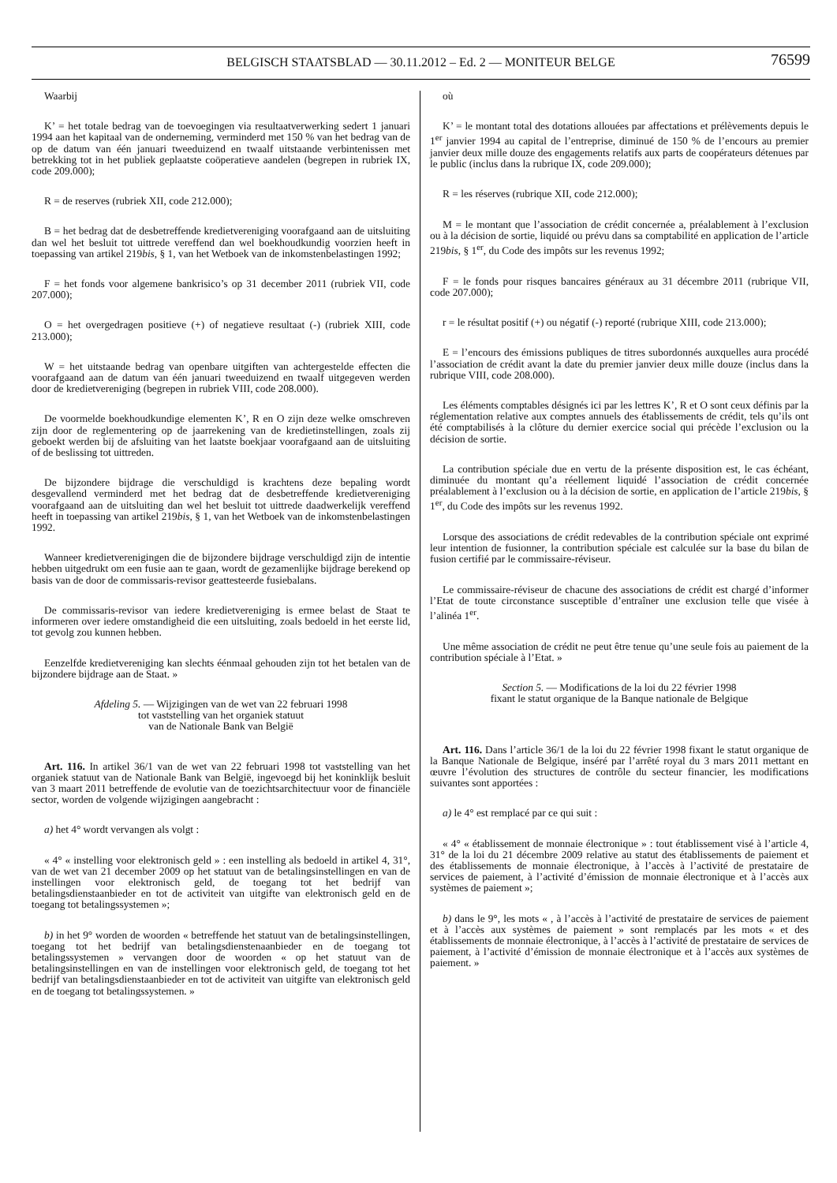BELGISCH STAATSBLAD — 30.11.2012 – Ed. 2 — MONITEUR BELGE
76599
Waarbij
K’ = het totale bedrag van de toevoegingen via resultaatverwerking sedert 1 januari 1994 aan het kapitaal van de onderneming, verminderd met 150 % van het bedrag van de op de datum van één januari tweeduizend en twaalf uitstaande verbintenissen met betrekking tot in het publiek geplaatste coöperatieve aandelen (begrepen in rubriek IX, code 209.000);
R = de reserves (rubriek XII, code 212.000);
B = het bedrag dat de desbetreffende kredietvereniging voorafgaand aan de uitsluiting dan wel het besluit tot uittrede vereffend dan wel boekhoudkundig voorzien heeft in toepassing van artikel 219bis, § 1, van het Wetboek van de inkomstenbelastingen 1992;
F = het fonds voor algemene bankrisico’s op 31 december 2011 (rubriek VII, code 207.000);
O = het overgedragen positieve (+) of negatieve resultaat (-) (rubriek XIII, code 213.000);
W = het uitstaande bedrag van openbare uitgiften van achtergestelde effecten die voorafgaand aan de datum van één januari tweeduizend en twaalf uitgegeven werden door de kredietvereniging (begrepen in rubriek VIII, code 208.000).
De voormelde boekhoudkundige elementen K’, R en O zijn deze welke omschreven zijn door de reglementering op de jaarrekening van de kredietinstellingen, zoals zij geboekt werden bij de afsluiting van het laatste boekjaar voorafgaand aan de uitsluiting of de beslissing tot uittreden.
De bijzondere bijdrage die verschuldigd is krachtens deze bepaling wordt desgevallend verminderd met het bedrag dat de desbetreffende kredietvereniging voorafgaand aan de uitsluiting dan wel het besluit tot uittrede daadwerkelijk vereffend heeft in toepassing van artikel 219bis, § 1, van het Wetboek van de inkomstenbelastingen 1992.
Wanneer kredietverenigingen die de bijzondere bijdrage verschuldigd zijn de intentie hebben uitgedrukt om een fusie aan te gaan, wordt de gezamenlijke bijdrage berekend op basis van de door de commissaris-revisor geattesteerde fusiebalans.
De commissaris-revisor van iedere kredietvereniging is ermee belast de Staat te informeren over iedere omstandigheid die een uitsluiting, zoals bedoeld in het eerste lid, tot gevolg zou kunnen hebben.
Eenzelfde kredietvereniging kan slechts éénmaal gehouden zijn tot het betalen van de bijzondere bijdrage aan de Staat. »
Afdeling 5. — Wijzigingen van de wet van 22 februari 1998
tot vaststelling van het organiek statuut
van de Nationale Bank van België
Art. 116. In artikel 36/1 van de wet van 22 februari 1998 tot vaststelling van het organiek statuut van de Nationale Bank van België, ingevoegd bij het koninklijk besluit van 3 maart 2011 betreffende de evolutie van de toezichtsarchitectuur voor de financiële sector, worden de volgende wijzigingen aangebracht :
a) het 4° wordt vervangen als volgt :
« 4° « instelling voor elektronisch geld » : een instelling als bedoeld in artikel 4, 31°, van de wet van 21 december 2009 op het statuut van de betalingsinstellingen en van de instellingen voor elektronisch geld, de toegang tot het bedrijf van betalingsdienstaanbieder en tot de activiteit van uitgifte van elektronisch geld en de toegang tot betalingssystemen »;
b) in het 9° worden de woorden « betreffende het statuut van de betalingsinstellingen, toegang tot het bedrijf van betalingsdienstenaanbieder en de toegang tot betalingssystemen » vervangen door de woorden « op het statuut van de betalingsinstellingen en van de instellingen voor elektronisch geld, de toegang tot het bedrijf van betalingsdienstaanbieder en tot de activiteit van uitgifte van elektronisch geld en de toegang tot betalingssystemen. »
où
K’ = le montant total des dotations allouées par affectations et prélèvements depuis le 1<sup>er</sup> janvier 1994 au capital de l’entreprise, diminué de 150 % de l’encours au premier janvier deux mille douze des engagements relatifs aux parts de coopérateurs détenues par le public (inclus dans la rubrique IX, code 209.000);
R = les réserves (rubrique XII, code 212.000);
M = le montant que l’association de crédit concernée a, préalablement à l’exclusion ou à la décision de sortie, liquidé ou prévu dans sa comptabilité en application de l’article 219bis, § 1<sup>er</sup>, du Code des impôts sur les revenus 1992;
F = le fonds pour risques bancaires généraux au 31 décembre 2011 (rubrique VII, code 207.000);
r = le résultat positif (+) ou négatif (-) reporté (rubrique XIII, code 213.000);
E = l’encours des émissions publiques de titres subordonnés auxquelles aura procédé l’association de crédit avant la date du premier janvier deux mille douze (inclus dans la rubrique VIII, code 208.000).
Les éléments comptables désignés ici par les lettres K’, R et O sont ceux définis par la réglementation relative aux comptes annuels des établissements de crédit, tels qu’ils ont été comptabilisés à la clôture du dernier exercice social qui précède l’exclusion ou la décision de sortie.
La contribution spéciale due en vertu de la présente disposition est, le cas échéant, diminuée du montant qu’a réellement liquidé l’association de crédit concernée préalablement à l’exclusion ou à la décision de sortie, en application de l’article 219bis, § 1<sup>er</sup>, du Code des impôts sur les revenus 1992.
Lorsque des associations de crédit redevables de la contribution spéciale ont exprimé leur intention de fusionner, la contribution spéciale est calculée sur la base du bilan de fusion certifié par le commissaire-réviseur.
Le commissaire-réviseur de chacune des associations de crédit est chargé d’informer l’Etat de toute circonstance susceptible d’entraîner une exclusion telle que visée à l’alinéa 1<sup>er</sup>.
Une même association de crédit ne peut être tenue qu’une seule fois au paiement de la contribution spéciale à l’Etat. »
Section 5. — Modifications de la loi du 22 février 1998
fixant le statut organique de la Banque nationale de Belgique
Art. 116. Dans l’article 36/1 de la loi du 22 février 1998 fixant le statut organique de la Banque Nationale de Belgique, inséré par l’arrêté royal du 3 mars 2011 mettant en œuvre l’évolution des structures de contrôle du secteur financier, les modifications suivantes sont apportées :
a) le 4° est remplacé par ce qui suit :
« 4° « établissement de monnaie électronique » : tout établissement visé à l’article 4, 31° de la loi du 21 décembre 2009 relative au statut des établissements de paiement et des établissements de monnaie électronique, à l’accès à l’activité de prestataire de services de paiement, à l’activité d’émission de monnaie électronique et à l’accès aux systèmes de paiement »;
b) dans le 9°, les mots « , à l’accès à l’activité de prestataire de services de paiement et à l’accès aux systèmes de paiement » sont remplacés par les mots « et des établissements de monnaie électronique, à l’accès à l’activité de prestataire de services de paiement, à l’activité d’émission de monnaie électronique et à l’accès aux systèmes de paiement. »